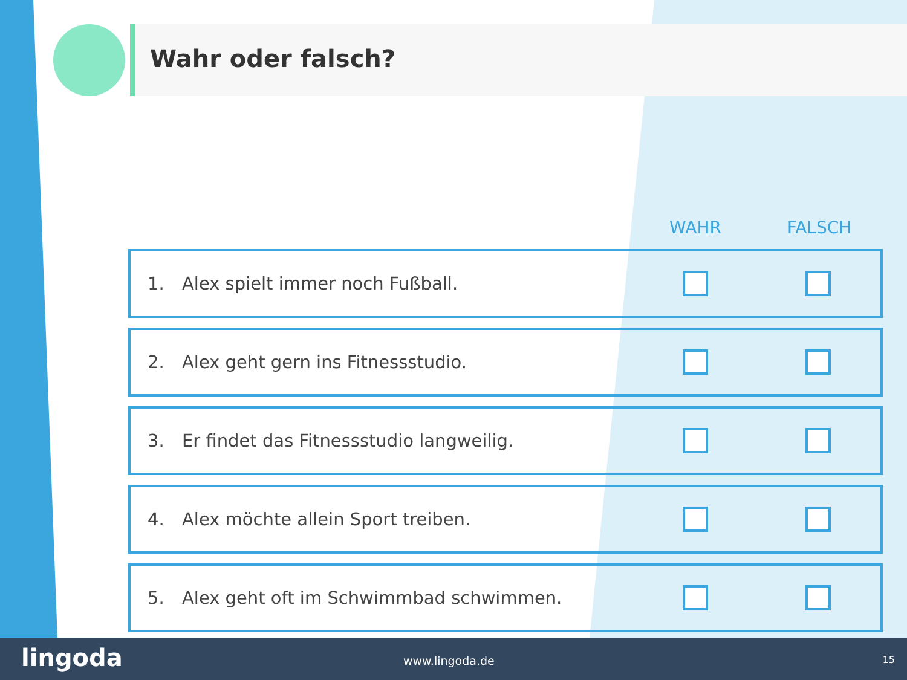Wahr oder falsch?
| | | WAHR | FALSCH |
| --- | --- | --- | --- |
| 1. | Alex spielt immer noch Fußball. | | |
| 2. | Alex geht gern ins Fitnessstudio. | | |
| 3. | Er findet das Fitnessstudio langweilig. | | |
| 4. | Alex möchte allein Sport treiben. | | |
| 5. | Alex geht oft im Schwimmbad schwimmen. | | |
lingoda www.lingoda.de 15